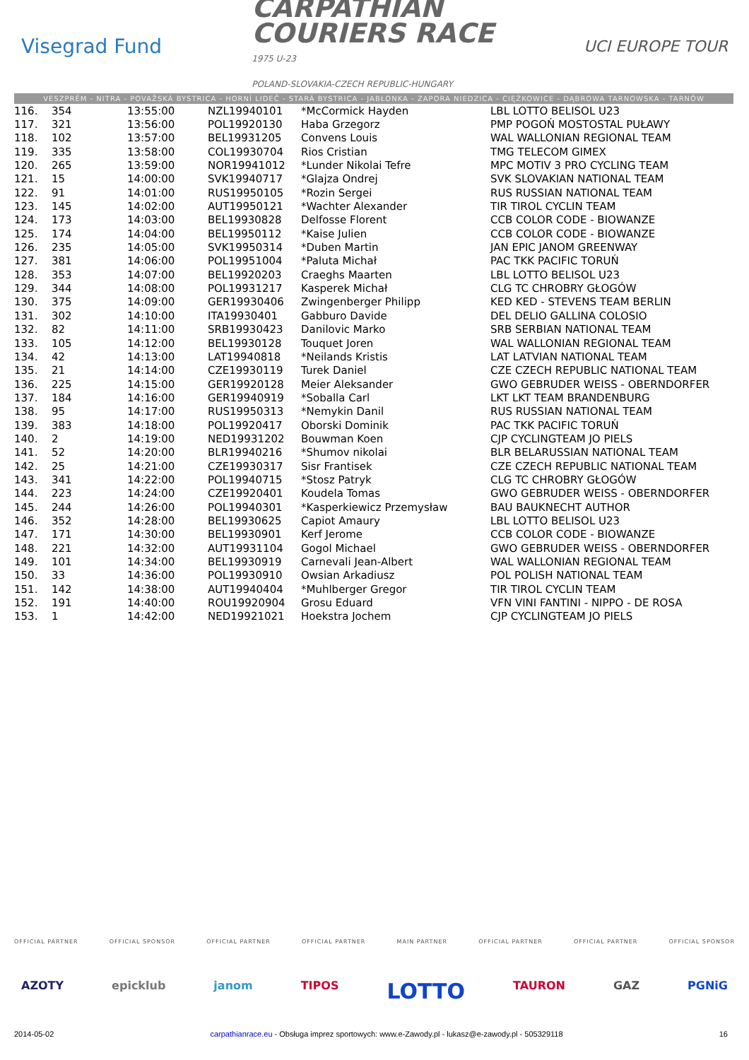Visegrad Fund
CARPATHIAN
COURIERS RACE
1975 U-23
POLAND-SLOVAKIA-CZECH REPUBLIC-HUNGARY
UCI EUROPE TOUR
VESZPRÉM - NITRA - POVAŽSKÁ BYSTRICA - HORNÍ LIDEČ - STARÁ BYSTRICA - JABŁONKA - ZAPORA NIEDZICA - CIĘŻKOWICE - DĄBROWA TARNOWSKA - TARNÓW
| 116. | 354 | 13:55:00 | NZL19940101 | *McCormick Hayden | LBL LOTTO BELISOL U23 |
| 117. | 321 | 13:56:00 | POL19920130 | Haba Grzegorz | PMP POGOŃ MOSTOSTAL PUŁAWY |
| 118. | 102 | 13:57:00 | BEL19931205 | Convens Louis | WAL WALLONIAN REGIONAL TEAM |
| 119. | 335 | 13:58:00 | COL19930704 | Rios Cristian | TMG TELECOM GIMEX |
| 120. | 265 | 13:59:00 | NOR19941012 | *Lunder Nikolai Tefre | MPC MOTIV 3 PRO CYCLING TEAM |
| 121. | 15 | 14:00:00 | SVK19940717 | *Glajza Ondrej | SVK SLOVAKIAN NATIONAL TEAM |
| 122. | 91 | 14:01:00 | RUS19950105 | *Rozin Sergei | RUS RUSSIAN NATIONAL TEAM |
| 123. | 145 | 14:02:00 | AUT19950121 | *Wachter Alexander | TIR TIROL CYCLIN TEAM |
| 124. | 173 | 14:03:00 | BEL19930828 | Delfosse Florent | CCB COLOR CODE - BIOWANZE |
| 125. | 174 | 14:04:00 | BEL19950112 | *Kaise Julien | CCB COLOR CODE - BIOWANZE |
| 126. | 235 | 14:05:00 | SVK19950314 | *Duben Martin | JAN EPIC JANOM GREENWAY |
| 127. | 381 | 14:06:00 | POL19951004 | *Paluta Michał | PAC TKK PACIFIC TORUŃ |
| 128. | 353 | 14:07:00 | BEL19920203 | Craeghs Maarten | LBL LOTTO BELISOL U23 |
| 129. | 344 | 14:08:00 | POL19931217 | Kasperek Michał | CLG TC CHROBRY GŁOGÓW |
| 130. | 375 | 14:09:00 | GER19930406 | Zwingenberger Philipp | KED KED - STEVENS TEAM BERLIN |
| 131. | 302 | 14:10:00 | ITA19930401 | Gabburo Davide | DEL DELIO GALLINA COLOSIO |
| 132. | 82 | 14:11:00 | SRB19930423 | Danilovic Marko | SRB SERBIAN NATIONAL TEAM |
| 133. | 105 | 14:12:00 | BEL19930128 | Touquet Joren | WAL WALLONIAN REGIONAL TEAM |
| 134. | 42 | 14:13:00 | LAT19940818 | *Neilands Kristis | LAT LATVIAN NATIONAL TEAM |
| 135. | 21 | 14:14:00 | CZE19930119 | Turek Daniel | CZE CZECH REPUBLIC NATIONAL TEAM |
| 136. | 225 | 14:15:00 | GER19920128 | Meier Aleksander | GWO GEBRUDER WEISS - OBERNDORFER |
| 137. | 184 | 14:16:00 | GER19940919 | *Soballa Carl | LKT LKT TEAM BRANDENBURG |
| 138. | 95 | 14:17:00 | RUS19950313 | *Nemykin Danil | RUS RUSSIAN NATIONAL TEAM |
| 139. | 383 | 14:18:00 | POL19920417 | Oborski Dominik | PAC TKK PACIFIC TORUŃ |
| 140. | 2 | 14:19:00 | NED19931202 | Bouwman Koen | CJP CYCLINGTEAM JO PIELS |
| 141. | 52 | 14:20:00 | BLR19940216 | *Shumov nikolai | BLR BELARUSSIAN NATIONAL TEAM |
| 142. | 25 | 14:21:00 | CZE19930317 | Sisr Frantisek | CZE CZECH REPUBLIC NATIONAL TEAM |
| 143. | 341 | 14:22:00 | POL19940715 | *Stosz Patryk | CLG TC CHROBRY GŁOGÓW |
| 144. | 223 | 14:24:00 | CZE19920401 | Koudela Tomas | GWO GEBRUDER WEISS - OBERNDORFER |
| 145. | 244 | 14:26:00 | POL19940301 | *Kasperkiewicz Przemysław | BAU BAUKNECHT AUTHOR |
| 146. | 352 | 14:28:00 | BEL19930625 | Capiot Amaury | LBL LOTTO BELISOL U23 |
| 147. | 171 | 14:30:00 | BEL19930901 | Kerf Jerome | CCB COLOR CODE - BIOWANZE |
| 148. | 221 | 14:32:00 | AUT19931104 | Gogol Michael | GWO GEBRUDER WEISS - OBERNDORFER |
| 149. | 101 | 14:34:00 | BEL19930919 | Carnevali Jean-Albert | WAL WALLONIAN REGIONAL TEAM |
| 150. | 33 | 14:36:00 | POL19930910 | Owsian Arkadiusz | POL POLISH NATIONAL TEAM |
| 151. | 142 | 14:38:00 | AUT19940404 | *Muhlberger Gregor | TIR TIROL CYCLIN TEAM |
| 152. | 191 | 14:40:00 | ROU19920904 | Grosu Eduard | VFN VINI FANTINI - NIPPO - DE ROSA |
| 153. | 1 | 14:42:00 | NED19921021 | Hoekstra Jochem | CJP CYCLINGTEAM JO PIELS |
OFFICIAL PARTNER OFFICIAL SPONSOR OFFICIAL PARTNER OFFICIAL PARTNER MAIN PARTNER OFFICIAL PARTNER OFFICIAL PARTNER OFFICIAL SPONSOR
AZOTY epicklub janom TIPOS LOTTO TAURON GAZ PGNiG
2014-05-02 carpathianrace.eu - Obsługa imprez sportowych: www.e-Zawody.pl - lukasz@e-zawody.pl - 505329118 16